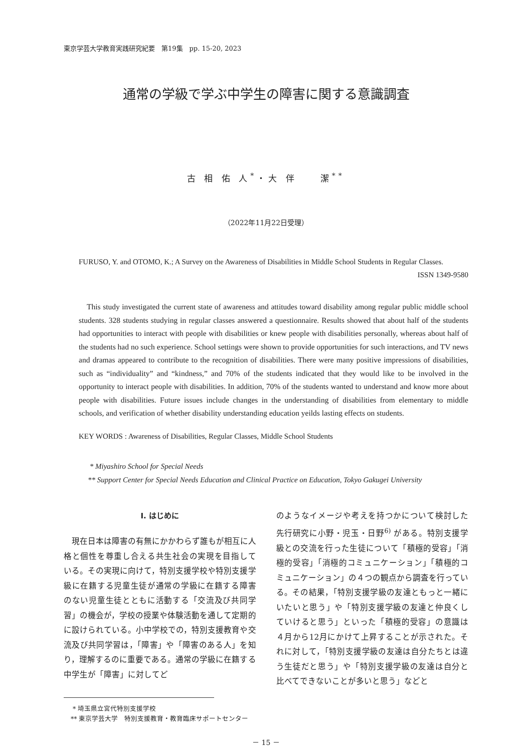東京学芸大学教育実践研究紀要　第19集　pp. 15-20, 2023
通常の学級で学ぶ中学生の障害に関する意識調査
古 相 佑 人<sup>*</sup>・大 伴　　潔<sup>**</sup>
（2022年11月22日受理）
FURUSO, Y. and OTOMO, K.; A Survey on the Awareness of Disabilities in Middle School Students in Regular Classes.
ISSN 1349-9580
This study investigated the current state of awareness and attitudes toward disability among regular public middle school students. 328 students studying in regular classes answered a questionnaire. Results showed that about half of the students had opportunities to interact with people with disabilities or knew people with disabilities personally, whereas about half of the students had no such experience. School settings were shown to provide opportunities for such interactions, and TV news and dramas appeared to contribute to the recognition of disabilities. There were many positive impressions of disabilities, such as “individuality” and “kindness,” and 70% of the students indicated that they would like to be involved in the opportunity to interact people with disabilities. In addition, 70% of the students wanted to understand and know more about people with disabilities. Future issues include changes in the understanding of disabilities from elementary to middle schools, and verification of whether disability understanding education yeilds lasting effects on students.
KEY WORDS : Awareness of Disabilities, Regular Classes, Middle School Students
* Miyashiro School for Special Needs
** Support Center for Special Needs Education and Clinical Practice on Education, Tokyo Gakugei University
Ⅰ. はじめに
現在日本は障害の有無にかかわらず誰もが相互に人格と個性を尊重し合える共生社会の実現を目指している。その実現に向けて，特別支援学校や特別支援学級に在籍する児童生徒が通常の学級に在籍する障害のない児童生徒とともに活動する「交流及び共同学習」の機会が，学校の授業や体験活動を通して定期的に設けられている。小中学校での，特別支援教育や交流及び共同学習は，「障害」や「障害のある人」を知り，理解するのに重要である。通常の学級に在籍する中学生が「障害」に対してど
* 埼玉県立宮代特別支援学校
** 東京学芸大学　特別支援教育・教育臨床サポートセンター
のようなイメージや考えを持つかについて検討した先行研究に小野・児玉・日野<sup>6)</sup> がある。特別支援学級との交流を行った生徒について「積極的受容」「消極的受容」「消極的コミュニケーション」「積極的コミュニケーション」の４つの観点から調査を行っている。その結果，「特別支援学級の友達ともっと一緒にいたいと思う」や「特別支援学級の友達と仲良くしていけると思う」といった「積極的受容」の意識は４月から12月にかけて上昇することが示された。それに対して，「特別支援学級の友達は自分たちとは違う生徒だと思う」や「特別支援学級の友達は自分と比べてできないことが多いと思う」などと
－ 15 －